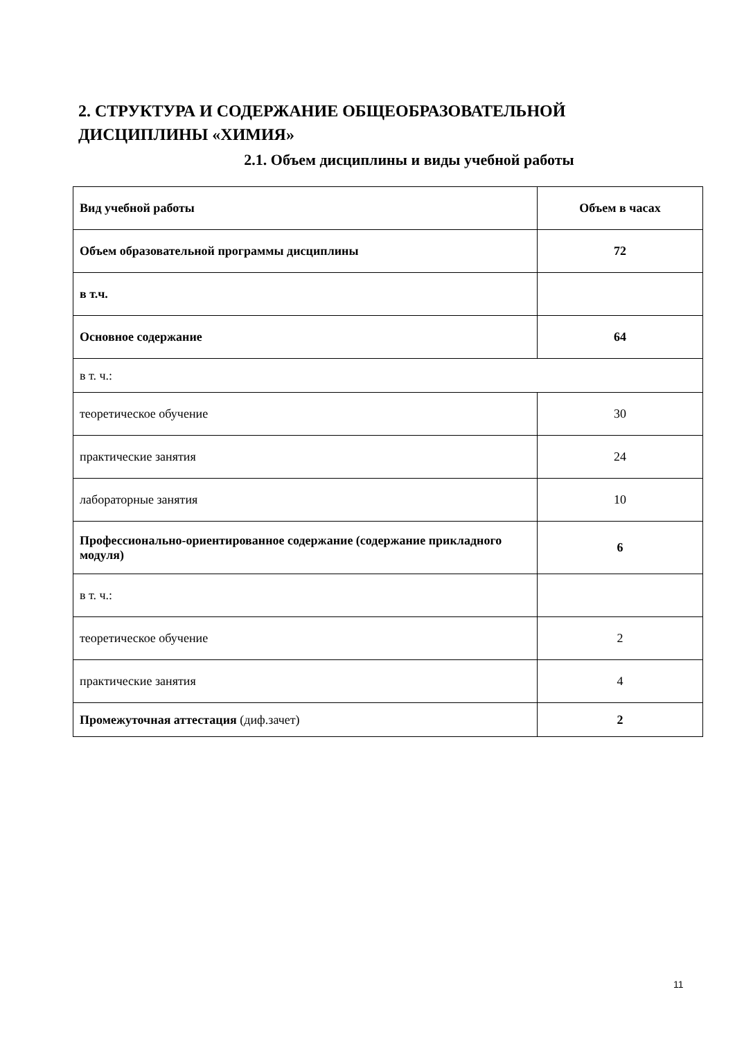2. СТРУКТУРА И СОДЕРЖАНИЕ ОБЩЕОБРАЗОВАТЕЛЬНОЙ ДИСЦИПЛИНЫ «ХИМИЯ»
2.1. Объем дисциплины и виды учебной работы
| Вид учебной работы | Объем в часах |
| --- | --- |
| Объем образовательной программы дисциплины | 72 |
| в т.ч. | |
| Основное содержание | 64 |
| в т. ч.: | |
| теоретическое обучение | 30 |
| практические занятия | 24 |
| лабораторные занятия | 10 |
| Профессионально-ориентированное содержание (содержание прикладного модуля) | 6 |
| в т. ч.: | |
| теоретическое обучение | 2 |
| практические занятия | 4 |
| Промежуточная аттестация (диф.зачет) | 2 |
11